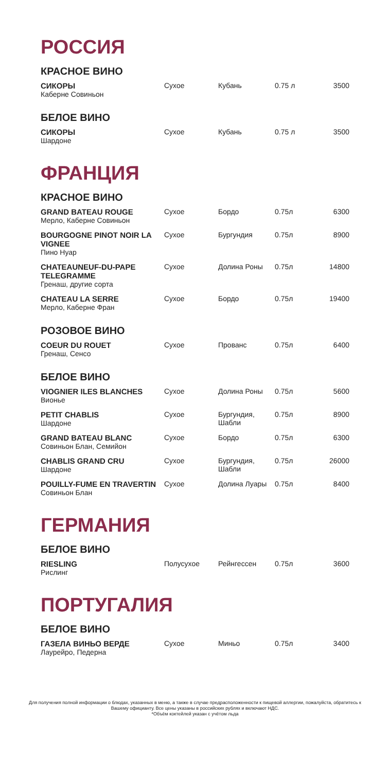РОССИЯ
КРАСНОЕ ВИНО
| СИКОРЫ Каберне Совиньон | Сухое | Кубань | 0.75 л | 3500 |
БЕЛОЕ ВИНО
| СИКОРЫ Шардоне | Сухое | Кубань | 0.75 л | 3500 |
ФРАНЦИЯ
КРАСНОЕ ВИНО
| GRAND BATEAU ROUGE Мерло, Каберне Совиньон | Сухое | Бордо | 0.75л | 6300 |
| BOURGOGNE PINOT NOIR LA VIGNEE Пино Нуар | Сухое | Бургундия | 0.75л | 8900 |
| CHATEAUNEUF-DU-PAPE TELEGRAMME Гренаш, другие сорта | Сухое | Долина Роны | 0.75л | 14800 |
| CHATEAU LA SERRE Мерло, Каберне Фран | Сухое | Бордо | 0.75л | 19400 |
РОЗОВОЕ ВИНО
| COEUR DU ROUET Гренаш, Сенсо | Сухое | Прованс | 0.75л | 6400 |
БЕЛОЕ ВИНО
| VIOGNIER ILES BLANCHES Вионье | Сухое | Долина Роны | 0.75л | 5600 |
| PETIT CHABLIS Шардоне | Сухое | Бургундия, Шабли | 0.75л | 8900 |
| GRAND BATEAU BLANC Совиньон Блан, Семийон | Сухое | Бордо | 0.75л | 6300 |
| CHABLIS GRAND CRU Шардоне | Сухое | Бургундия, Шабли | 0.75л | 26000 |
| POUILLY-FUME EN TRAVERTIN Совиньон Блан | Сухое | Долина Луары | 0.75л | 8400 |
ГЕРМАНИЯ
БЕЛОЕ ВИНО
| RIESLING Рислинг | Полусухое | Рейнгессен | 0.75л | 3600 |
ПОРТУГАЛИЯ
БЕЛОЕ ВИНО
| ГАЗЕЛА ВИНЬО ВЕРДЕ Лаурейро, Педерна | Сухое | Миньо | 0.75л | 3400 |
Для получения полной информации о блюдах, указанных в меню, а также в случае предрасположенности к пищевой аллергии, пожалуйста, обратитесь к Вашему официанту. Все цены указаны в российских рублях и включают НДС.
*Объём коктейлей указан с учётом льда